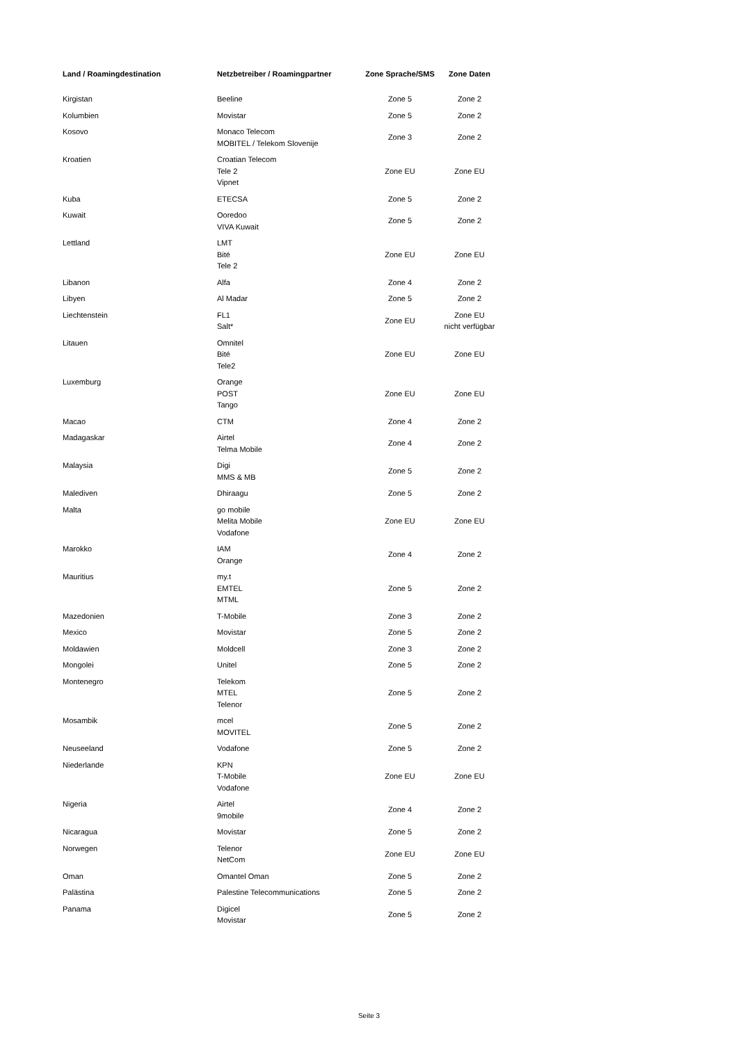| Land / Roamingdestination | Netzbetreiber / Roamingpartner | Zone Sprache/SMS | Zone Daten |
| --- | --- | --- | --- |
| Kirgistan | Beeline | Zone 5 | Zone 2 |
| Kolumbien | Movistar | Zone 5 | Zone 2 |
| Kosovo | Monaco Telecom MOBITEL / Telekom Slovenije | Zone 3 | Zone 2 |
| Kroatien | Croatian Telecom Tele 2 Vipnet | Zone EU | Zone EU |
| Kuba | ETECSA | Zone 5 | Zone 2 |
| Kuwait | Ooredoo VIVA Kuwait | Zone 5 | Zone 2 |
| Lettland | LMT Bité Tele 2 | Zone EU | Zone EU |
| Libanon | Alfa | Zone 4 | Zone 2 |
| Libyen | Al Madar | Zone 5 | Zone 2 |
| Liechtenstein | FL1 Salt* | Zone EU | Zone EU nicht verfügbar |
| Litauen | Omnitel Bité Tele2 | Zone EU | Zone EU |
| Luxemburg | Orange POST Tango | Zone EU | Zone EU |
| Macao | CTM | Zone 4 | Zone 2 |
| Madagaskar | Airtel Telma Mobile | Zone 4 | Zone 2 |
| Malaysia | Digi MMS & MB | Zone 5 | Zone 2 |
| Malediven | Dhiraagu | Zone 5 | Zone 2 |
| Malta | go mobile Melita Mobile Vodafone | Zone EU | Zone EU |
| Marokko | IAM Orange | Zone 4 | Zone 2 |
| Mauritius | my.t EMTEL MTML | Zone 5 | Zone 2 |
| Mazedonien | T-Mobile | Zone 3 | Zone 2 |
| Mexico | Movistar | Zone 5 | Zone 2 |
| Moldawien | Moldcell | Zone 3 | Zone 2 |
| Mongolei | Unitel | Zone 5 | Zone 2 |
| Montenegro | Telekom MTEL Telenor | Zone 5 | Zone 2 |
| Mosambik | mcel MOVITEL | Zone 5 | Zone 2 |
| Neuseeland | Vodafone | Zone 5 | Zone 2 |
| Niederlande | KPN T-Mobile Vodafone | Zone EU | Zone EU |
| Nigeria | Airtel 9mobile | Zone 4 | Zone 2 |
| Nicaragua | Movistar | Zone 5 | Zone 2 |
| Norwegen | Telenor NetCom | Zone EU | Zone EU |
| Oman | Omantel Oman | Zone 5 | Zone 2 |
| Palästina | Palestine Telecommunications | Zone 5 | Zone 2 |
| Panama | Digicel Movistar | Zone 5 | Zone 2 |
Seite 3